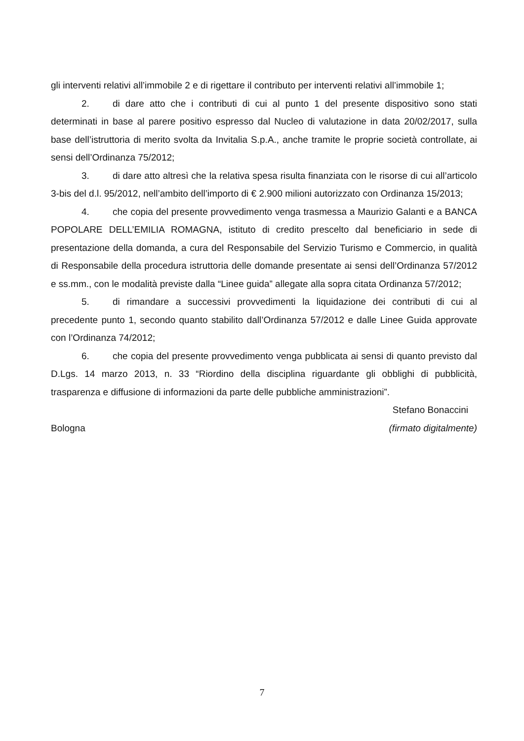gli interventi relativi all’immobile 2 e di rigettare il contributo per interventi relativi all’immobile 1;
2. di dare atto che i contributi di cui al punto 1 del presente dispositivo sono stati determinati in base al parere positivo espresso dal Nucleo di valutazione in data 20/02/2017, sulla base dell’istruttoria di merito svolta da Invitalia S.p.A., anche tramite le proprie società controllate, ai sensi dell’Ordinanza 75/2012;
3. di dare atto altresì che la relativa spesa risulta finanziata con le risorse di cui all’articolo 3-bis del d.l. 95/2012, nell’ambito dell’importo di € 2.900 milioni autorizzato con Ordinanza 15/2013;
4. che copia del presente provvedimento venga trasmessa a Maurizio Galanti e a BANCA POPOLARE DELL’EMILIA ROMAGNA, istituto di credito prescelto dal beneficiario in sede di presentazione della domanda, a cura del Responsabile del Servizio Turismo e Commercio, in qualità di Responsabile della procedura istruttoria delle domande presentate ai sensi dell’Ordinanza 57/2012 e ss.mm., con le modalità previste dalla “Linee guida” allegate alla sopra citata Ordinanza 57/2012;
5. di rimandare a successivi provvedimenti la liquidazione dei contributi di cui al precedente punto 1, secondo quanto stabilito dall’Ordinanza 57/2012 e dalle Linee Guida approvate con l’Ordinanza 74/2012;
6. che copia del presente provvedimento venga pubblicata ai sensi di quanto previsto dal D.Lgs. 14 marzo 2013, n. 33 “Riordino della disciplina riguardante gli obblighi di pubblicità, trasparenza e diffusione di informazioni da parte delle pubbliche amministrazioni”.
Stefano Bonaccini
Bologna (firmato digitalmente)
7